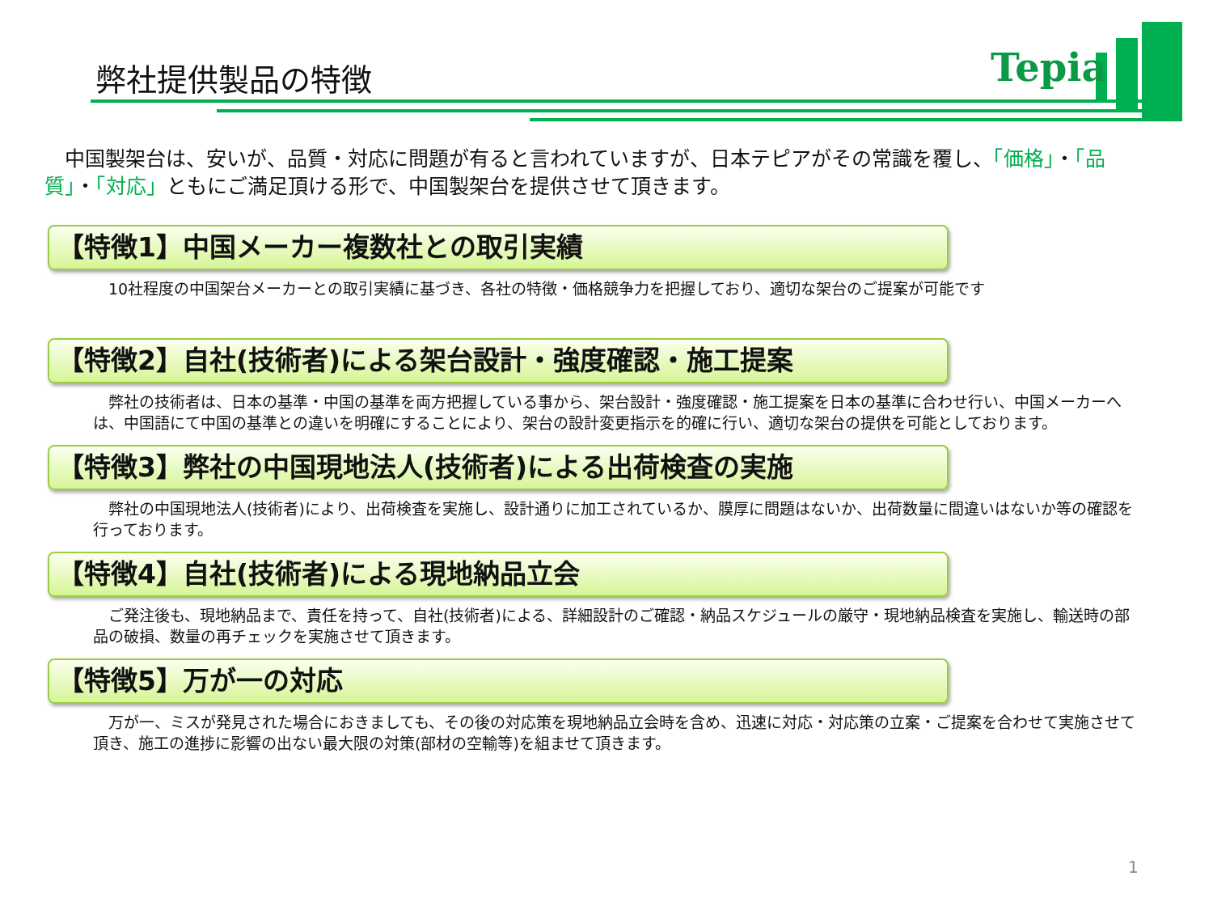弊社提供製品の特徴 Tepia
　中国製架台は、安いが、品質・対応に問題が有ると言われていますが、日本テピアがその常識を覆し、「価格」・「品質」・「対応」ともにご満足頂ける形で、中国製架台を提供させて頂きます。
【特徴1】中国メーカー複数社との取引実績
　10社程度の中国架台メーカーとの取引実績に基づき、各社の特徴・価格競争力を把握しており、適切な架台のご提案が可能です
【特徴2】自社(技術者)による架台設計・強度確認・施工提案
　弊社の技術者は、日本の基準・中国の基準を両方把握している事から、架台設計・強度確認・施工提案を日本の基準に合わせ行い、中国メーカーへは、中国語にて中国の基準との違いを明確にすることにより、架台の設計変更指示を的確に行い、適切な架台の提供を可能としております。
【特徴3】弊社の中国現地法人(技術者)による出荷検査の実施
　弊社の中国現地法人(技術者)により、出荷検査を実施し、設計通りに加工されているか、膜厚に問題はないか、出荷数量に間違いはないか等の確認を行っております。
【特徴4】自社(技術者)による現地納品立会
　ご発注後も、現地納品まで、責任を持って、自社(技術者)による、詳細設計のご確認・納品スケジュールの厳守・現地納品検査を実施し、輸送時の部品の破損、数量の再チェックを実施させて頂きます。
【特徴5】万が一の対応
　万が一、ミスが発見された場合におきましても、その後の対応策を現地納品立会時を含め、迅速に対応・対応策の立案・ご提案を合わせて実施させて頂き、施工の進捗に影響の出ない最大限の対策(部材の空輸等)を組ませて頂きます。
1